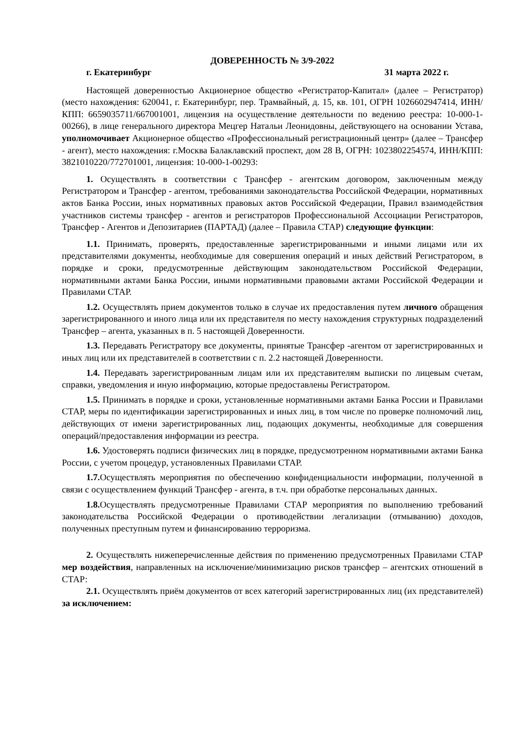ДОВЕРЕННОСТЬ № 3/9-2022
г. Екатеринбург 31 марта 2022 г.
Настоящей доверенностью Акционерное общество «Регистратор-Капитал» (далее – Регистратор) (место нахождения: 620041, г. Екатеринбург, пер. Трамвайный, д. 15, кв. 101, ОГРН 1026602947414, ИНН/КПП: 6659035711/667001001, лицензия на осуществление деятельности по ведению реестра: 10-000-1-00266), в лице генерального директора Мецгер Натальи Леонидовны, действующего на основании Устава, уполномочивает Акционерное общество «Профессиональный регистрационный центр» (далее – Трансфер - агент), место нахождения: г.Москва Балаклавский проспект, дом 28 В, ОГРН: 1023802254574, ИНН/КПП: 3821010220/772701001, лицензия: 10-000-1-00293:
1. Осуществлять в соответствии с Трансфер - агентским договором, заключенным между Регистратором и Трансфер - агентом, требованиями законодательства Российской Федерации, нормативных актов Банка России, иных нормативных правовых актов Российской Федерации, Правил взаимодействия участников системы трансфер - агентов и регистраторов Профессиональной Ассоциации Регистраторов, Трансфер - Агентов и Депозитариев (ПАРТАД) (далее – Правила СТАР) следующие функции:
1.1. Принимать, проверять, предоставленные зарегистрированными и иными лицами или их представителями документы, необходимые для совершения операций и иных действий Регистратором, в порядке и сроки, предусмотренные действующим законодательством Российской Федерации, нормативными актами Банка России, иными нормативными правовыми актами Российской Федерации и Правилами СТАР.
1.2. Осуществлять прием документов только в случае их предоставления путем личного обращения зарегистрированного и иного лица или их представителя по месту нахождения структурных подразделений Трансфер – агента, указанных в п. 5 настоящей Доверенности.
1.3. Передавать Регистратору все документы, принятые Трансфер -агентом от зарегистрированных и иных лиц или их представителей в соответствии с п. 2.2 настоящей Доверенности.
1.4. Передавать зарегистрированным лицам или их представителям выписки по лицевым счетам, справки, уведомления и иную информацию, которые предоставлены Регистратором.
1.5. Принимать в порядке и сроки, установленные нормативными актами Банка России и Правилами СТАР, меры по идентификации зарегистрированных и иных лиц, в том числе по проверке полномочий лиц, действующих от имени зарегистрированных лиц, подающих документы, необходимые для совершения операций/предоставления информации из реестра.
1.6. Удостоверять подписи физических лиц в порядке, предусмотренном нормативными актами Банка России, с учетом процедур, установленных Правилами СТАР.
1.7. Осуществлять мероприятия по обеспечению конфиденциальности информации, полученной в связи с осуществлением функций Трансфер - агента, в т.ч. при обработке персональных данных.
1.8. Осуществлять предусмотренные Правилами СТАР мероприятия по выполнению требований законодательства Российской Федерации о противодействии легализации (отмыванию) доходов, полученных преступным путем и финансированию терроризма.
2. Осуществлять нижеперечисленные действия по применению предусмотренных Правилами СТАР мер воздействия, направленных на исключение/минимизацию рисков трансфер – агентских отношений в СТАР:
2.1. Осуществлять приём документов от всех категорий зарегистрированных лиц (их представителей) за исключением: